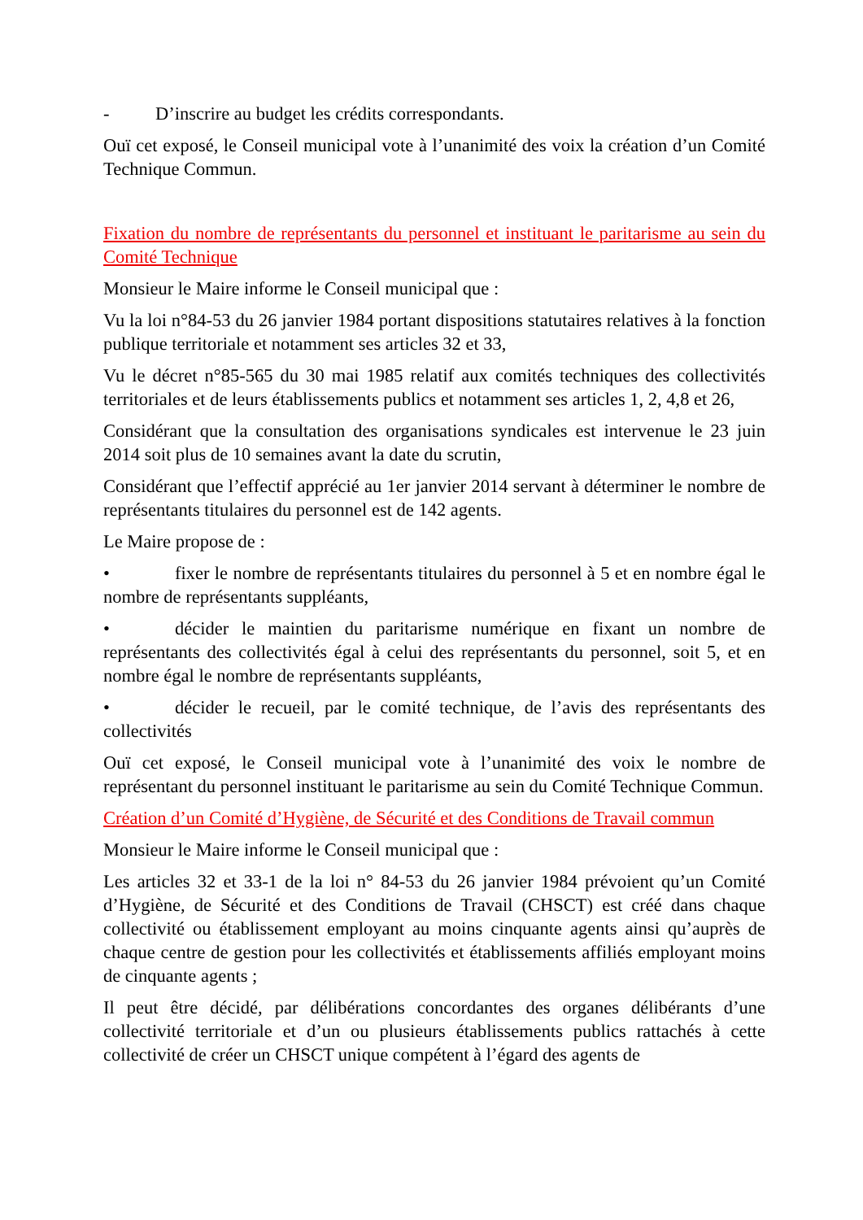- D’inscrire au budget les crédits correspondants.
Ouï cet exposé, le Conseil municipal vote à l’unanimité des voix la création d’un Comité Technique Commun.
Fixation du nombre de représentants du personnel et instituant le paritarisme au sein du Comité Technique
Monsieur le Maire informe le Conseil municipal que :
Vu la loi n°84-53 du 26 janvier 1984 portant dispositions statutaires relatives à la fonction publique territoriale et notamment ses articles 32 et 33,
Vu le décret n°85-565 du 30 mai 1985 relatif aux comités techniques des collectivités territoriales et de leurs établissements publics et notamment ses articles 1, 2, 4,8 et 26,
Considérant que la consultation des organisations syndicales est intervenue le 23 juin 2014 soit plus de 10 semaines avant la date du scrutin,
Considérant que l’effectif apprécié au 1er janvier 2014 servant à déterminer le nombre de représentants titulaires du personnel est de 142 agents.
Le Maire propose de :
• fixer le nombre de représentants titulaires du personnel à 5 et en nombre égal le nombre de représentants suppléants,
• décider le maintien du paritarisme numérique en fixant un nombre de représentants des collectivités égal à celui des représentants du personnel, soit 5, et en nombre égal le nombre de représentants suppléants,
• décider le recueil, par le comité technique, de l’avis des représentants des collectivités
Ouï cet exposé, le Conseil municipal vote à l’unanimité des voix le nombre de représentant du personnel instituant le paritarisme au sein du Comité Technique Commun.
Création d’un Comité d’Hygiène, de Sécurité et des Conditions de Travail commun
Monsieur le Maire informe le Conseil municipal que :
Les articles 32 et 33-1 de la loi n° 84-53 du 26 janvier 1984 prévoient qu’un Comité d’Hygiène, de Sécurité et des Conditions de Travail (CHSCT) est créé dans chaque collectivité ou établissement employant au moins cinquante agents ainsi qu’auprès de chaque centre de gestion pour les collectivités et établissements affiliés employant moins de cinquante agents ;
Il peut être décidé, par délibérations concordantes des organes délibérants d’une collectivité territoriale et d’un ou plusieurs établissements publics rattachés à cette collectivité de créer un CHSCT unique compétent à l’égard des agents de